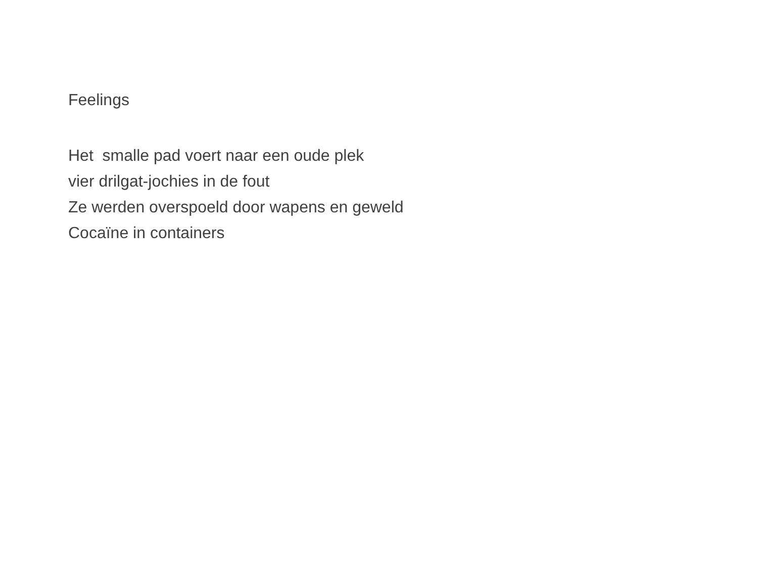Feelings
Het smalle pad voert naar een oude plek
vier drilgat-jochies in de fout
Ze werden overspoeld door wapens en geweld
Cocaïne in containers